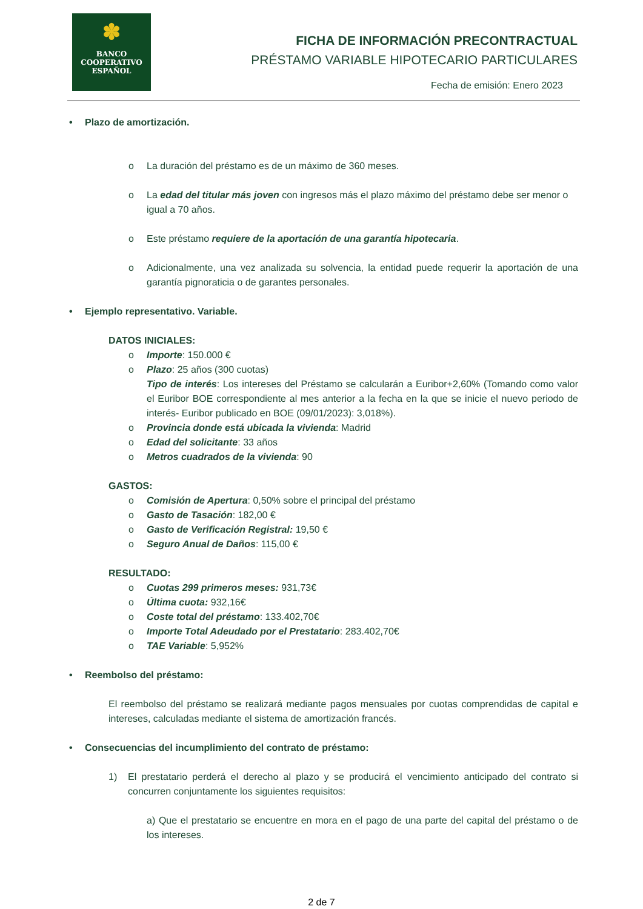✽
BANCO
COOPERATIVO
ESPAÑOL
FICHA DE INFORMACIÓN PRECONTRACTUAL
PRÉSTAMO VARIABLE HIPOTECARIO PARTICULARES
Fecha de emisión: Enero 2023
• Plazo de amortización.
o La duración del préstamo es de un máximo de 360 meses.
o La edad del titular más joven con ingresos más el plazo máximo del préstamo debe ser menor o igual a 70 años.
o Este préstamo requiere de la aportación de una garantía hipotecaria.
o Adicionalmente, una vez analizada su solvencia, la entidad puede requerir la aportación de una garantía pignoraticia o de garantes personales.
• Ejemplo representativo. Variable.
DATOS INICIALES:
o Importe: 150.000 €
o Plazo: 25 años (300 cuotas)
Tipo de interés: Los intereses del Préstamo se calcularán a Euribor+2,60% (Tomando como valor el Euribor BOE correspondiente al mes anterior a la fecha en la que se inicie el nuevo periodo de interés- Euribor publicado en BOE (09/01/2023): 3,018%).
o Provincia donde está ubicada la vivienda: Madrid
o Edad del solicitante: 33 años
o Metros cuadrados de la vivienda: 90
GASTOS:
o Comisión de Apertura: 0,50% sobre el principal del préstamo
o Gasto de Tasación: 182,00 €
o Gasto de Verificación Registral: 19,50 €
o Seguro Anual de Daños: 115,00 €
RESULTADO:
o Cuotas 299 primeros meses: 931,73€
o Última cuota: 932,16€
o Coste total del préstamo: 133.402,70€
o Importe Total Adeudado por el Prestatario: 283.402,70€
o TAE Variable: 5,952%
• Reembolso del préstamo:
El reembolso del préstamo se realizará mediante pagos mensuales por cuotas comprendidas de capital e intereses, calculadas mediante el sistema de amortización francés.
• Consecuencias del incumplimiento del contrato de préstamo:
1) El prestatario perderá el derecho al plazo y se producirá el vencimiento anticipado del contrato si concurren conjuntamente los siguientes requisitos:
a) Que el prestatario se encuentre en mora en el pago de una parte del capital del préstamo o de los intereses.
2 de 7